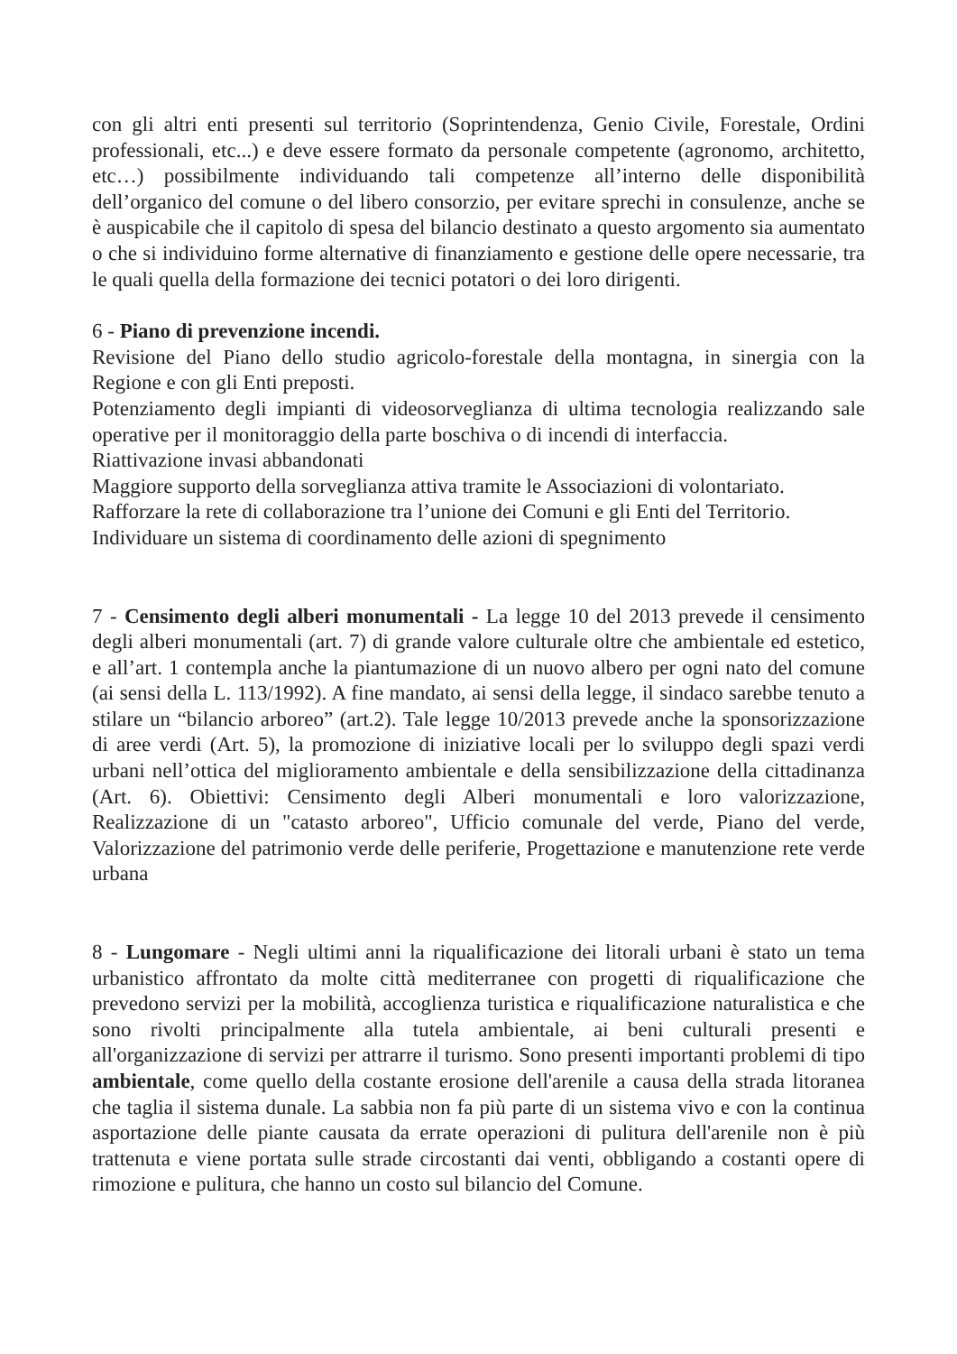con gli altri enti presenti sul territorio (Soprintendenza, Genio Civile, Forestale, Ordini professionali, etc...) e deve essere formato da personale competente (agronomo, architetto, etc…) possibilmente individuando tali competenze all’interno delle disponibilità dell’organico del comune o del libero consorzio, per evitare sprechi in consulenze, anche se è auspicabile che il capitolo di spesa del bilancio destinato a questo argomento sia aumentato o che si individuino forme alternative di finanziamento e gestione delle opere necessarie, tra le quali quella della formazione dei tecnici potatori o dei loro dirigenti.
6 - Piano di prevenzione incendi.
Revisione del Piano dello studio agricolo-forestale della montagna, in sinergia con la Regione e con gli Enti preposti.
Potenziamento degli impianti di videosorveglianza di ultima tecnologia realizzando sale operative per il monitoraggio della parte boschiva o di incendi di interfaccia.
Riattivazione invasi abbandonati
Maggiore supporto della sorveglianza attiva tramite le Associazioni di volontariato.
Rafforzare la rete di collaborazione tra l’unione dei Comuni e gli Enti del Territorio.
Individuare un sistema di coordinamento delle azioni di spegnimento
7 - Censimento degli alberi monumentali - La legge 10 del 2013 prevede il censimento degli alberi monumentali (art. 7) di grande valore culturale oltre che ambientale ed estetico, e all’art. 1 contempla anche la piantumazione di un nuovo albero per ogni nato del comune (ai sensi della L. 113/1992). A fine mandato, ai sensi della legge, il sindaco sarebbe tenuto a stilare un “bilancio arboreo” (art.2). Tale legge 10/2013 prevede anche la sponsorizzazione di aree verdi (Art. 5), la promozione di iniziative locali per lo sviluppo degli spazi verdi urbani nell’ottica del miglioramento ambientale e della sensibilizzazione della cittadinanza (Art. 6). Obiettivi: Censimento degli Alberi monumentali e loro valorizzazione, Realizzazione di un "catasto arboreo", Ufficio comunale del verde, Piano del verde, Valorizzazione del patrimonio verde delle periferie, Progettazione e manutenzione rete verde urbana
8 - Lungomare - Negli ultimi anni la riqualificazione dei litorali urbani è stato un tema urbanistico affrontato da molte città mediterranee con progetti di riqualificazione che prevedono servizi per la mobilità, accoglienza turistica e riqualificazione naturalistica e che sono rivolti principalmente alla tutela ambientale, ai beni culturali presenti e all'organizzazione di servizi per attrarre il turismo. Sono presenti importanti problemi di tipo ambientale, come quello della costante erosione dell'arenile a causa della strada litoranea che taglia il sistema dunale. La sabbia non fa più parte di un sistema vivo e con la continua asportazione delle piante causata da errate operazioni di pulitura dell'arenile non è più trattenuta e viene portata sulle strade circostanti dai venti, obbligando a costanti opere di rimozione e pulitura, che hanno un costo sul bilancio del Comune.